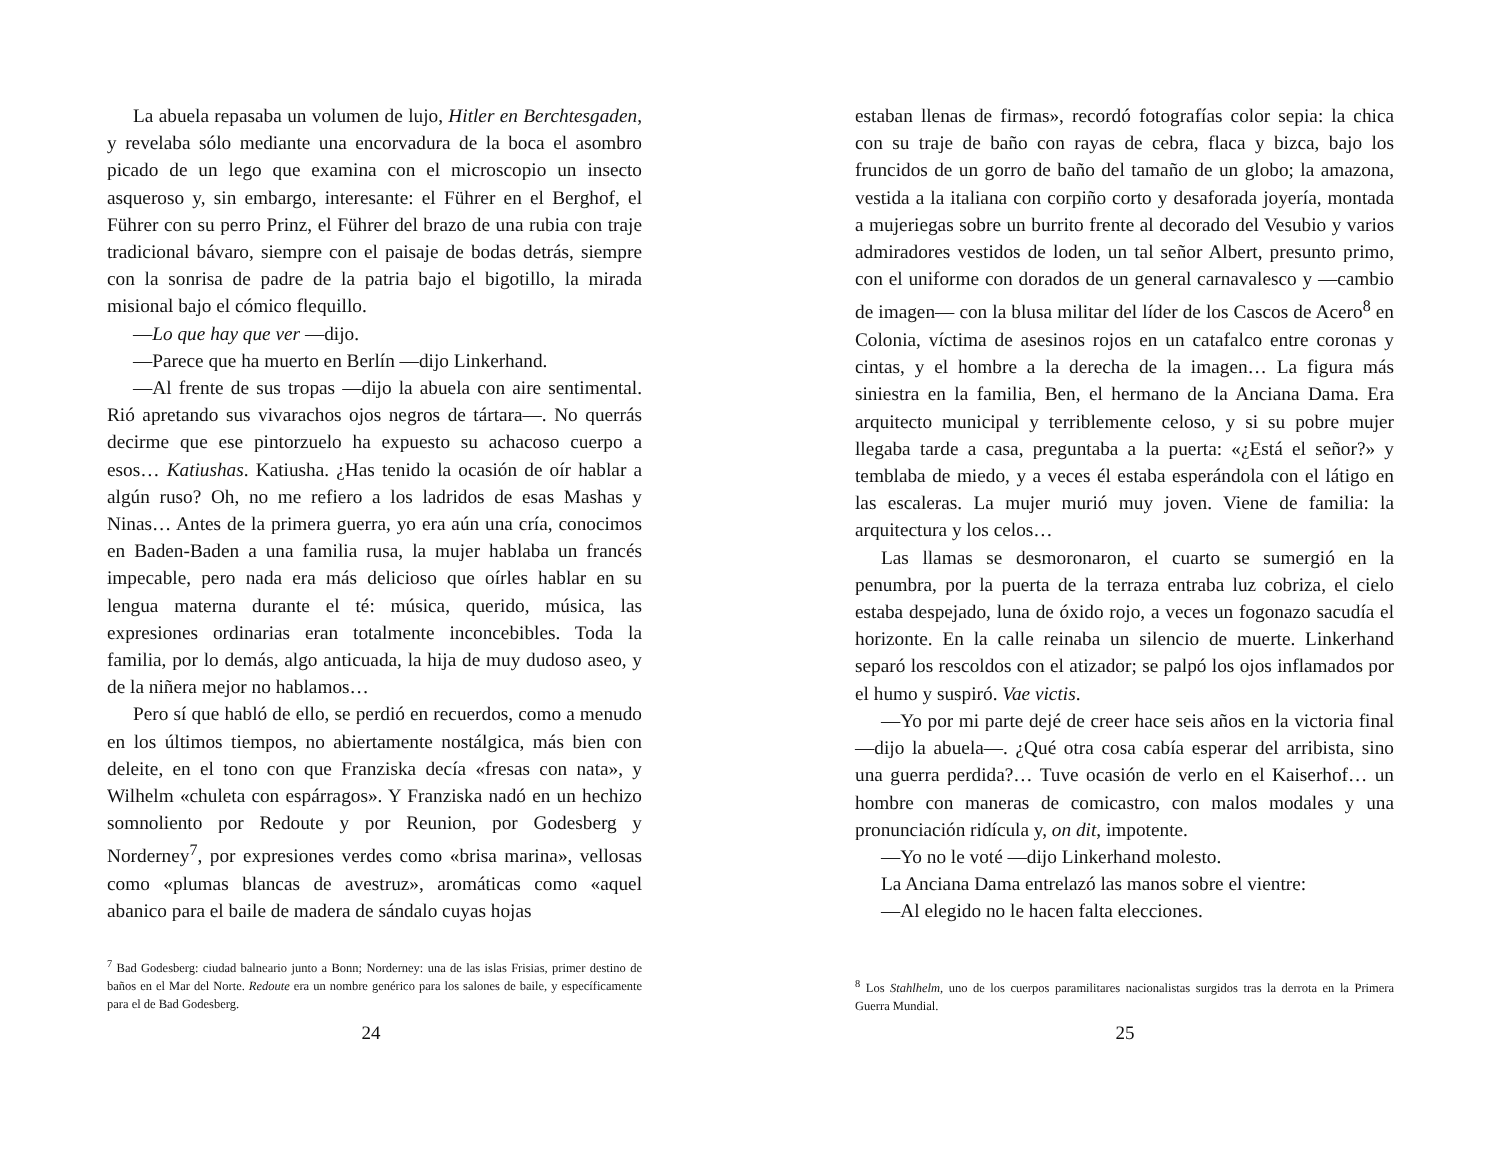La abuela repasaba un volumen de lujo, Hitler en Berchtes­gaden, y revelaba sólo mediante una encorvadura de la boca el asombro picado de un lego que examina con el microscopio un insecto asqueroso y, sin embargo, interesante: el Führer en el Berghof, el Führer con su perro Prinz, el Führer del brazo de una rubia con traje tradicional bávaro, siempre con el paisa­je de bodas detrás, siempre con la sonrisa de padre de la patria bajo el bigotillo, la mirada misional bajo el cómico flequillo.
—Lo que hay que ver —dijo.
—Parece que ha muerto en Berlín —dijo Linkerhand.
—Al frente de sus tropas —dijo la abuela con aire sentimen­tal. Rió apretando sus vivarachos ojos negros de tártara—. No querrás decirme que ese pintorzuelo ha expuesto su achacoso cuerpo a esos… Katiushas. Katiusha. ¿Has tenido la ocasión de oír hablar a algún ruso? Oh, no me refiero a los ladridos de esas Mashas y Ninas… Antes de la primera guerra, yo era aún una cría, conocimos en Baden-Baden a una familia rusa, la mujer hablaba un francés impecable, pero nada era más delicioso que oírles hablar en su lengua materna durante el té: música, queri­do, música, las expresiones ordinarias eran totalmente inconce­bibles. Toda la familia, por lo demás, algo anticuada, la hija de muy dudoso aseo, y de la niñera mejor no hablamos…
Pero sí que habló de ello, se perdió en recuerdos, como a me­nudo en los últimos tiempos, no abiertamente nostálgica, más bien con deleite, en el tono con que Franziska decía «fresas con nata», y Wilhelm «chuleta con espárragos». Y Franziska nadó en un hechizo somnoliento por Redoute y por Reunion, por Godes­berg y Norderney<sup>7</sup>, por expresiones verdes como «brisa marina», vellosas como «plumas blancas de avestruz», aromáticas como «aquel abanico para el baile de madera de sándalo cuyas hojas
<sup>7</sup> Bad Godesberg: ciudad balneario junto a Bonn; Norderney: una de las islas Frisias, primer destino de baños en el Mar del Norte. Redoute era un nombre genérico para los salones de baile, y específicamente para el de Bad Godesberg.
24
estaban llenas de firmas», recordó fotografías color sepia: la chica con su traje de baño con rayas de cebra, flaca y bizca, bajo los fruncidos de un gorro de baño del tamaño de un globo; la ama­zona, vestida a la italiana con corpiño corto y desaforada joyería, montada a mujeriegas sobre un burrito frente al decorado del Ve­subio y varios admiradores vestidos de loden, un tal señor Albert, presunto primo, con el uniforme con dorados de un general car­navalesco y —cambio de imagen— con la blusa militar del líder de los Cascos de Acero<sup>8</sup> en Colonia, víctima de asesinos rojos en un catafalco entre coronas y cintas, y el hombre a la derecha de la imagen… La figura más siniestra en la familia, Ben, el hermano de la Anciana Dama. Era arquitecto municipal y terriblemente celoso, y si su pobre mujer llegaba tarde a casa, preguntaba a la puerta: «¿Está el señor?» y temblaba de miedo, y a veces él estaba esperándola con el látigo en las escaleras. La mujer murió muy joven. Viene de familia: la arquitectura y los celos…
Las llamas se desmoronaron, el cuarto se sumergió en la penumbra, por la puerta de la terraza entraba luz cobriza, el cielo estaba despejado, luna de óxido rojo, a veces un fogonazo sacudía el horizonte. En la calle reinaba un silencio de muer­te. Linkerhand separó los rescoldos con el atizador; se palpó los ojos inflamados por el humo y suspiró. Vae victis.
—Yo por mi parte dejé de creer hace seis años en la victoria final —dijo la abuela—. ¿Qué otra cosa cabía esperar del arri­bista, sino una guerra perdida?… Tuve ocasión de verlo en el Kaiserhof… un hombre con maneras de comicastro, con malos modales y una pronunciación ridícula y, on dit, impotente.
—Yo no le voté —dijo Linkerhand molesto.
La Anciana Dama entrelazó las manos sobre el vientre:
—Al elegido no le hacen falta elecciones.
<sup>8</sup> Los Stahlhelm, uno de los cuerpos paramilitares nacionalistas surgidos tras la derrota en la Primera Guerra Mundial.
25